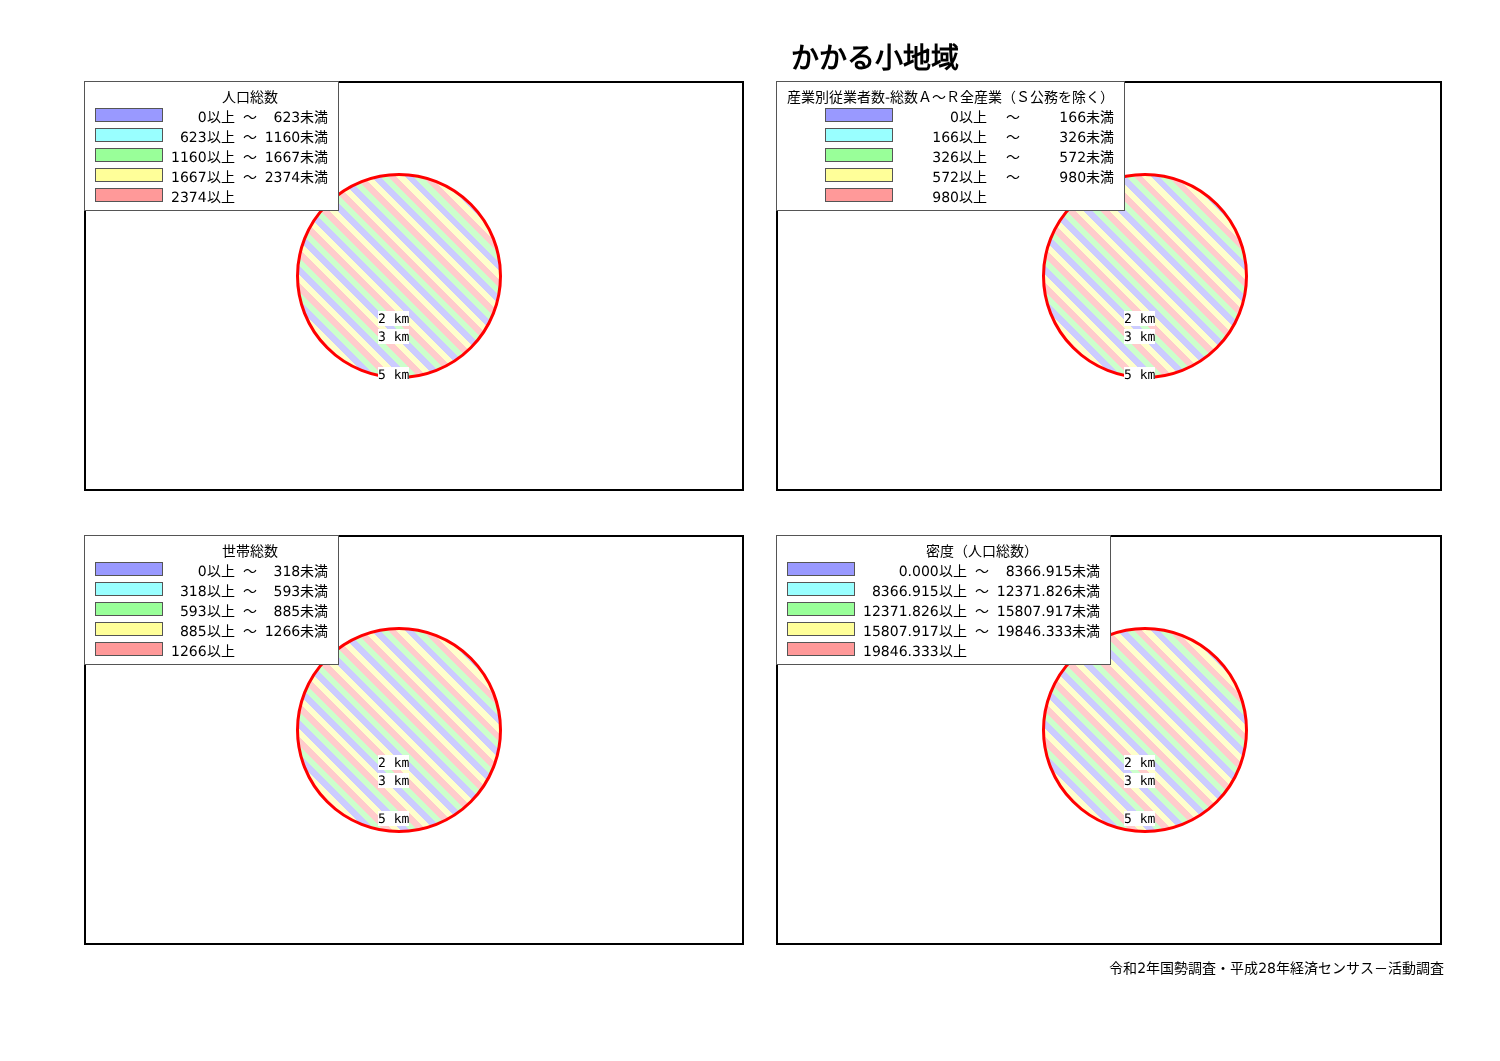かかる小地域
| | 人口総数 | | |
| | 0以上 | ～ | 623未満 |
| | 623以上 | ～ | 1160未満 |
| | 1160以上 | ～ | 1667未満 |
| | 1667以上 | ～ | 2374未満 |
| | 2374以上 | | |
2 km
3 km
5 km
| 産業別従業者数-総数Ａ～Ｒ全産業（Ｓ公務を除く） | | | |
| | 0以上 | ～ | 166未満 |
| | 166以上 | ～ | 326未満 |
| | 326以上 | ～ | 572未満 |
| | 572以上 | ～ | 980未満 |
| | 980以上 | | |
2 km
3 km
5 km
| | 世帯総数 | | |
| | 0以上 | ～ | 318未満 |
| | 318以上 | ～ | 593未満 |
| | 593以上 | ～ | 885未満 |
| | 885以上 | ～ | 1266未満 |
| | 1266以上 | | |
2 km
3 km
5 km
| | 密度（人口総数） | | |
| | 0.000以上 | ～ | 8366.915未満 |
| | 8366.915以上 | ～ | 12371.826未満 |
| | 12371.826以上 | ～ | 15807.917未満 |
| | 15807.917以上 | ～ | 19846.333未満 |
| | 19846.333以上 | | |
2 km
3 km
5 km
令和2年国勢調査・平成28年経済センサス－活動調査